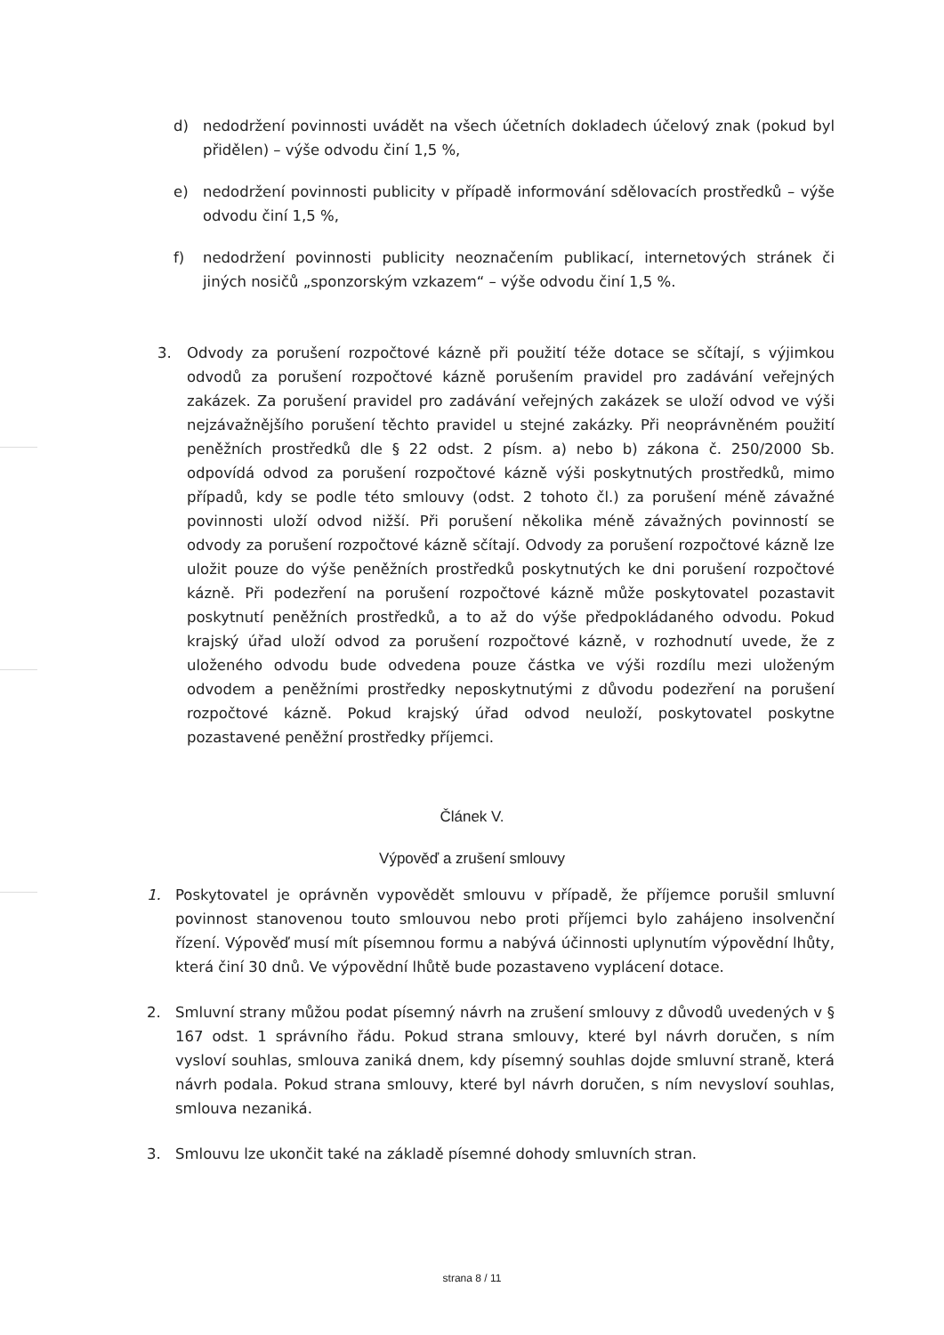d) nedodržení povinnosti uvádět na všech účetních dokladech účelový znak (pokud byl přidělen) – výše odvodu činí 1,5 %,
e) nedodržení povinnosti publicity v případě informování sdělovacích prostředků – výše odvodu činí 1,5 %,
f) nedodržení povinnosti publicity neoznačením publikací, internetových stránek či jiných nosičů „sponzorským vzkazem“ – výše odvodu činí 1,5 %.
3. Odvody za porušení rozpočtové kázně při použití téže dotace se sčítají, s výjimkou odvodů za porušení rozpočtové kázně porušením pravidel pro zadávání veřejných zakázek. Za porušení pravidel pro zadávání veřejných zakázek se uloží odvod ve výši nejzávažnějšího porušení těchto pravidel u stejné zakázky. Při neoprávněném použití peněžních prostředků dle § 22 odst. 2 písm. a) nebo b) zákona č. 250/2000 Sb. odpovídá odvod za porušení rozpočtové kázně výši poskytnutých prostředků, mimo případů, kdy se podle této smlouvy (odst. 2 tohoto čl.) za porušení méně závažné povinnosti uloží odvod nižší. Při porušení několika méně závažných povinností se odvody za porušení rozpočtové kázně sčítají. Odvody za porušení rozpočtové kázně lze uložit pouze do výše peněžních prostředků poskytnutých ke dni porušení rozpočtové kázně. Při podezření na porušení rozpočtové kázně může poskytovatel pozastavit poskytnutí peněžních prostředků, a to až do výše předpokládaného odvodu. Pokud krajský úřad uloží odvod za porušení rozpočtové kázně, v rozhodnutí uvede, že z uloženého odvodu bude odvedena pouze částka ve výši rozdílu mezi uloženým odvodem a peněžními prostředky neposkytnutými z důvodu podezření na porušení rozpočtové kázně. Pokud krajský úřad odvod neuloží, poskytovatel poskytne pozastavené peněžní prostředky příjemci.
Článek V.
Výpověď a zrušení smlouvy
1. Poskytovatel je oprávněn vypovědět smlouvu v případě, že příjemce porušil smluvní povinnost stanovenou touto smlouvou nebo proti příjemci bylo zahájeno insolvenční řízení. Výpověď musí mít písemnou formu a nabývá účinnosti uplynutím výpovědní lhůty, která činí 30 dnů. Ve výpovědní lhůtě bude pozastaveno vyplácení dotace.
2. Smluvní strany můžou podat písemný návrh na zrušení smlouvy z důvodů uvedených v § 167 odst. 1 správního řádu. Pokud strana smlouvy, které byl návrh doručen, s ním vysloví souhlas, smlouva zaniká dnem, kdy písemný souhlas dojde smluvní straně, která návrh podala. Pokud strana smlouvy, které byl návrh doručen, s ním nevysloví souhlas, smlouva nezaniká.
3. Smlouvu lze ukončit také na základě písemné dohody smluvních stran.
strana 8 / 11